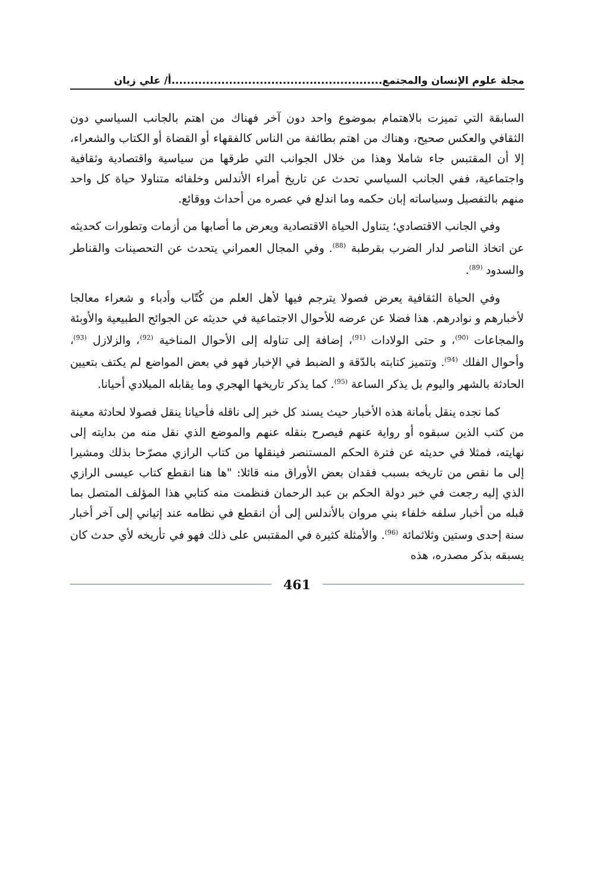مجلة علوم الإنسان والمجتمع.......................................................أ/ علي زيان
السابقة التي تميزت بالاهتمام بموضوع واحد دون آخر فهناك من اهتم بالجانب السياسي دون الثقافي والعكس صحيح، وهناك من اهتم بطائفة من الناس كالفقهاء أو القضاة أو الكتاب والشعراء، إلا أن المقتبس جاء شاملا وهذا من خلال الجوانب التي طرقها من سياسية واقتصادية وثقافية واجتماعية، ففي الجانب السياسي تحدث عن تاريخ أمراء الأندلس وخلفائه متناولا حياة كل واحد منهم بالتفصيل وسياساته إبان حكمه وما اندلع في عصره من أحداث ووقائع.
وفي الجانب الاقتصادي؛ يتناول الحياة الاقتصادية ويعرض ما أصابها من أزمات وتطورات كحديثه عن اتخاذ الناصر لدار الضرب بقرطبة <sup>(88)</sup>. وفي المجال العمراني يتحدث عن التحصينات والقناطر والسدود <sup>(89)</sup>.
وفي الحياة الثقافية يعرض فصولا يترجم فيها لأهل العلم من كُتّاب وأدباء و شعراء معالجا لأخبارهم و نوادرهم. هذا فضلا عن عرضه للأحوال الاجتماعية في حديثه عن الجوائح الطبيعية والأوبئة والمجاعات <sup>(90)</sup>، و حتى الولادات <sup>(91)</sup>، إضافة إلى تناوله إلى الأحوال المناخية <sup>(92)</sup>، والزلازل <sup>(93)</sup>، وأحوال الفلك <sup>(94)</sup>. وتتميز كتابته بالدّقة و الضبط في الإخبار فهو في بعض المواضع لم يكتف بتعيين الحادثة بالشهر واليوم بل يذكر الساعة <sup>(95)</sup>. كما يذكر تاريخها الهجري وما يقابله الميلادي أحيانا.
كما نجده ينقل بأمانة هذه الأخبار حيث يسند كل خبر إلى ناقله فأحيانا ينقل فصولا لحادثة معينة من كتب الذين سبقوه أو رواية عنهم فيصرح بنقله عنهم والموضع الذي نقل منه من بدايته إلى نهايته، فمثلا في حديثه عن فترة الحكم المستنصر فينقلها من كتاب الرازي مصرّحا بذلك ومشيرا إلى ما نقص من تاريخه بسبب فقدان بعض الأوراق منه قائلا: "ها هنا انقطع كتاب عيسى الرازي الذي إليه رجعت في خبر دولة الحكم بن عبد الرحمان فنظمت منه كتابي هذا المؤلف المتصل بما قبله من أخبار سلفه خلفاء بني مروان بالأندلس إلى أن انقطع في نظامه عند إتياني إلى آخر أخبار سنة إحدى وستين وثلاثمائة <sup>(96)</sup>. والأمثلة كثيرة في المقتبس على ذلك فهو في تأريخه لأي حدث كان يسبقه بذكر مصدره، هذه
461